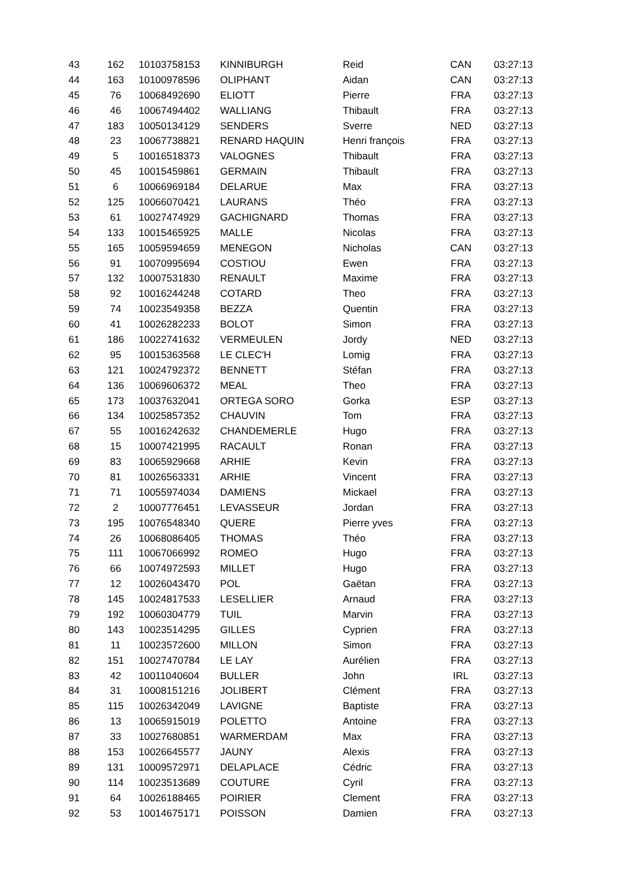| 43 | 162 | 10103758153 | KINNIBURGH | Reid | CAN | 03:27:13 |
| 44 | 163 | 10100978596 | OLIPHANT | Aidan | CAN | 03:27:13 |
| 45 | 76 | 10068492690 | ELIOTT | Pierre | FRA | 03:27:13 |
| 46 | 46 | 10067494402 | WALLIANG | Thibault | FRA | 03:27:13 |
| 47 | 183 | 10050134129 | SENDERS | Sverre | NED | 03:27:13 |
| 48 | 23 | 10067738821 | RENARD HAQUIN | Henri françois | FRA | 03:27:13 |
| 49 | 5 | 10016518373 | VALOGNES | Thibault | FRA | 03:27:13 |
| 50 | 45 | 10015459861 | GERMAIN | Thibault | FRA | 03:27:13 |
| 51 | 6 | 10066969184 | DELARUE | Max | FRA | 03:27:13 |
| 52 | 125 | 10066070421 | LAURANS | Théo | FRA | 03:27:13 |
| 53 | 61 | 10027474929 | GACHIGNARD | Thomas | FRA | 03:27:13 |
| 54 | 133 | 10015465925 | MALLE | Nicolas | FRA | 03:27:13 |
| 55 | 165 | 10059594659 | MENEGON | Nicholas | CAN | 03:27:13 |
| 56 | 91 | 10070995694 | COSTIOU | Ewen | FRA | 03:27:13 |
| 57 | 132 | 10007531830 | RENAULT | Maxime | FRA | 03:27:13 |
| 58 | 92 | 10016244248 | COTARD | Theo | FRA | 03:27:13 |
| 59 | 74 | 10023549358 | BEZZA | Quentin | FRA | 03:27:13 |
| 60 | 41 | 10026282233 | BOLOT | Simon | FRA | 03:27:13 |
| 61 | 186 | 10022741632 | VERMEULEN | Jordy | NED | 03:27:13 |
| 62 | 95 | 10015363568 | LE CLEC'H | Lomig | FRA | 03:27:13 |
| 63 | 121 | 10024792372 | BENNETT | Stéfan | FRA | 03:27:13 |
| 64 | 136 | 10069606372 | MEAL | Theo | FRA | 03:27:13 |
| 65 | 173 | 10037632041 | ORTEGA SORO | Gorka | ESP | 03:27:13 |
| 66 | 134 | 10025857352 | CHAUVIN | Tom | FRA | 03:27:13 |
| 67 | 55 | 10016242632 | CHANDEMERLE | Hugo | FRA | 03:27:13 |
| 68 | 15 | 10007421995 | RACAULT | Ronan | FRA | 03:27:13 |
| 69 | 83 | 10065929668 | ARHIE | Kevin | FRA | 03:27:13 |
| 70 | 81 | 10026563331 | ARHIE | Vincent | FRA | 03:27:13 |
| 71 | 71 | 10055974034 | DAMIENS | Mickael | FRA | 03:27:13 |
| 72 | 2 | 10007776451 | LEVASSEUR | Jordan | FRA | 03:27:13 |
| 73 | 195 | 10076548340 | QUERE | Pierre yves | FRA | 03:27:13 |
| 74 | 26 | 10068086405 | THOMAS | Théo | FRA | 03:27:13 |
| 75 | 111 | 10067066992 | ROMEO | Hugo | FRA | 03:27:13 |
| 76 | 66 | 10074972593 | MILLET | Hugo | FRA | 03:27:13 |
| 77 | 12 | 10026043470 | POL | Gaëtan | FRA | 03:27:13 |
| 78 | 145 | 10024817533 | LESELLIER | Arnaud | FRA | 03:27:13 |
| 79 | 192 | 10060304779 | TUIL | Marvin | FRA | 03:27:13 |
| 80 | 143 | 10023514295 | GILLES | Cyprien | FRA | 03:27:13 |
| 81 | 11 | 10023572600 | MILLON | Simon | FRA | 03:27:13 |
| 82 | 151 | 10027470784 | LE LAY | Aurélien | FRA | 03:27:13 |
| 83 | 42 | 10011040604 | BULLER | John | IRL | 03:27:13 |
| 84 | 31 | 10008151216 | JOLIBERT | Clément | FRA | 03:27:13 |
| 85 | 115 | 10026342049 | LAVIGNE | Baptiste | FRA | 03:27:13 |
| 86 | 13 | 10065915019 | POLETTO | Antoine | FRA | 03:27:13 |
| 87 | 33 | 10027680851 | WARMERDAM | Max | FRA | 03:27:13 |
| 88 | 153 | 10026645577 | JAUNY | Alexis | FRA | 03:27:13 |
| 89 | 131 | 10009572971 | DELAPLACE | Cédric | FRA | 03:27:13 |
| 90 | 114 | 10023513689 | COUTURE | Cyril | FRA | 03:27:13 |
| 91 | 64 | 10026188465 | POIRIER | Clement | FRA | 03:27:13 |
| 92 | 53 | 10014675171 | POISSON | Damien | FRA | 03:27:13 |